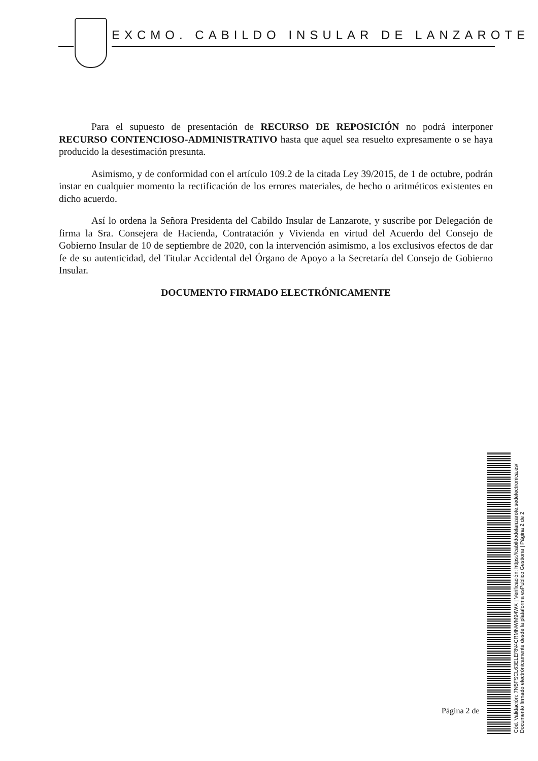EXCMO. CABILDO INSULAR DE LANZAROTE
Para el supuesto de presentación de RECURSO DE REPOSICIÓN no podrá interponer RECURSO CONTENCIOSO-ADMINISTRATIVO hasta que aquel sea resuelto expresamente o se haya producido la desestimación presunta.
Asimismo, y de conformidad con el artículo 109.2 de la citada Ley 39/2015, de 1 de octubre, podrán instar en cualquier momento la rectificación de los errores materiales, de hecho o aritméticos existentes en dicho acuerdo.
Así lo ordena la Señora Presidenta del Cabildo Insular de Lanzarote, y suscribe por Delegación de firma la Sra. Consejera de Hacienda, Contratación y Vivienda en virtud del Acuerdo del Consejo de Gobierno Insular de 10 de septiembre de 2020, con la intervención asimismo, a los exclusivos efectos de dar fe de su autenticidad, del Titular Accidental del Órgano de Apoyo a la Secretaría del Consejo de Gobierno Insular.
DOCUMENTO FIRMADO ELECTRÓNICAMENTE
Página 2 de
Cód. Validación: 7N5FSCL63ELERN4CRMNWM94WX | Verificación: https://cabildodelanzarote.sedelectronica.es/
Documento firmado electrónicamente desde la plataforma esPublico Gestiona | Página 2 de 2